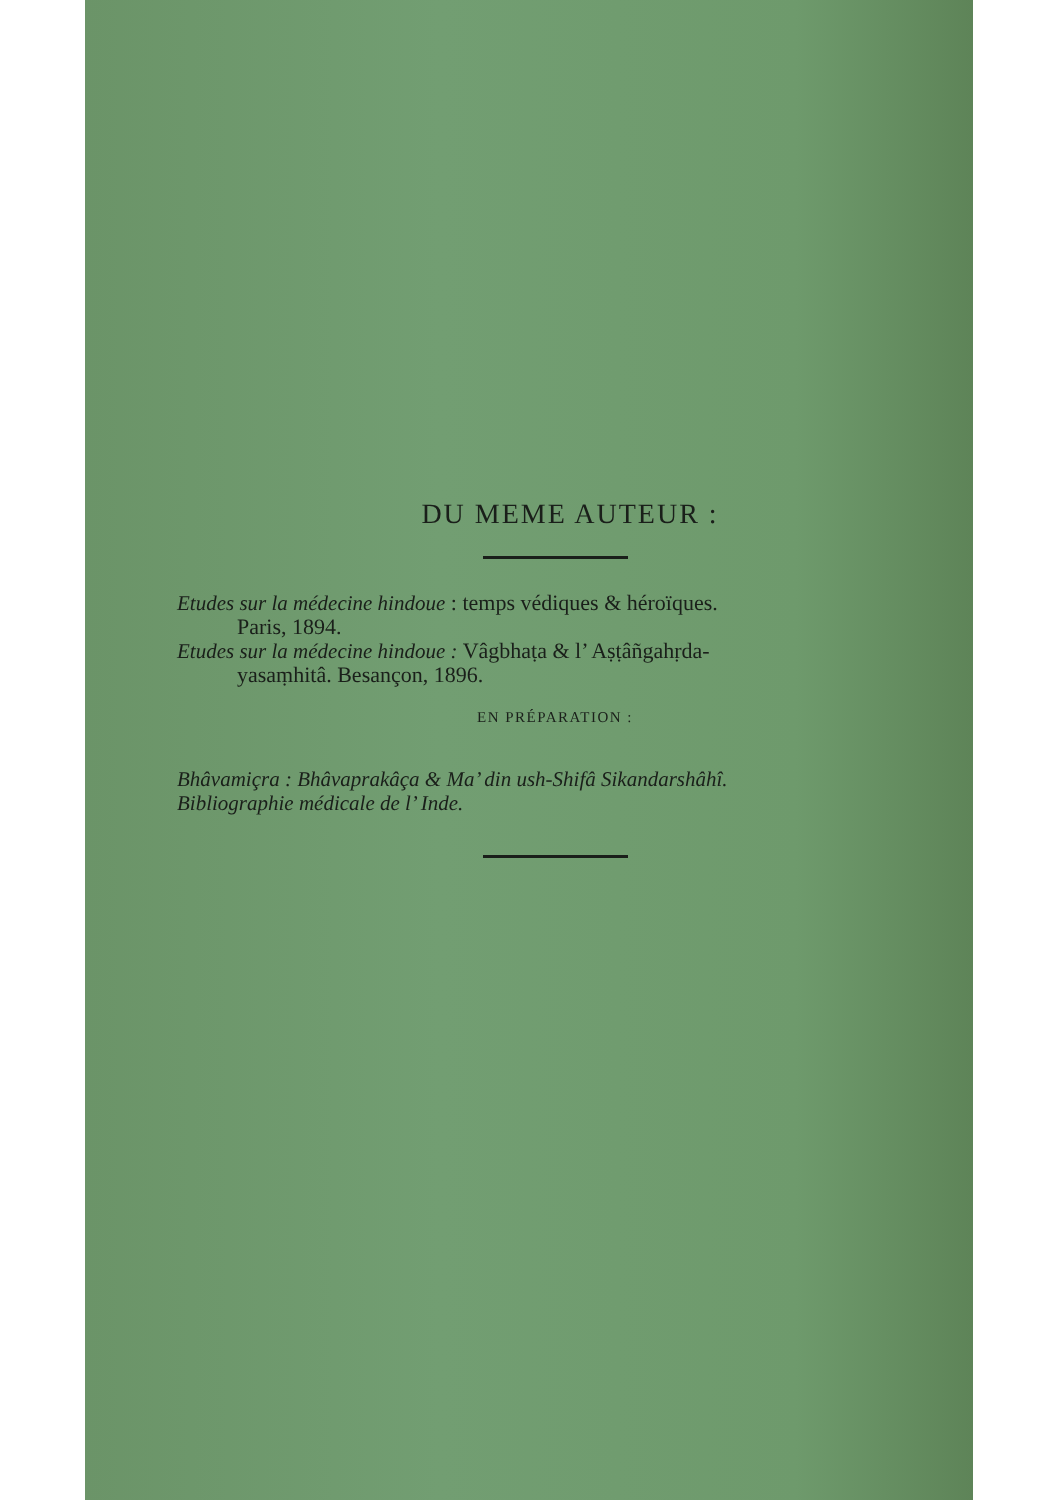DU MEME AUTEUR :
Etudes sur la médecine hindoue : temps védiques & héroïques.
Paris, 1894.
Etudes sur la médecine hindoue : Vâgbhaṭa & l’ Aṣṭâñgahṛda-
yasaṃhitâ. Besançon, 1896.
EN PRÉPARATION :
Bhâvamiçra : Bhâvaprakâça & Ma’ din ush-Shifâ Sikandarshâhî.
Bibliographie médicale de l’ Inde.